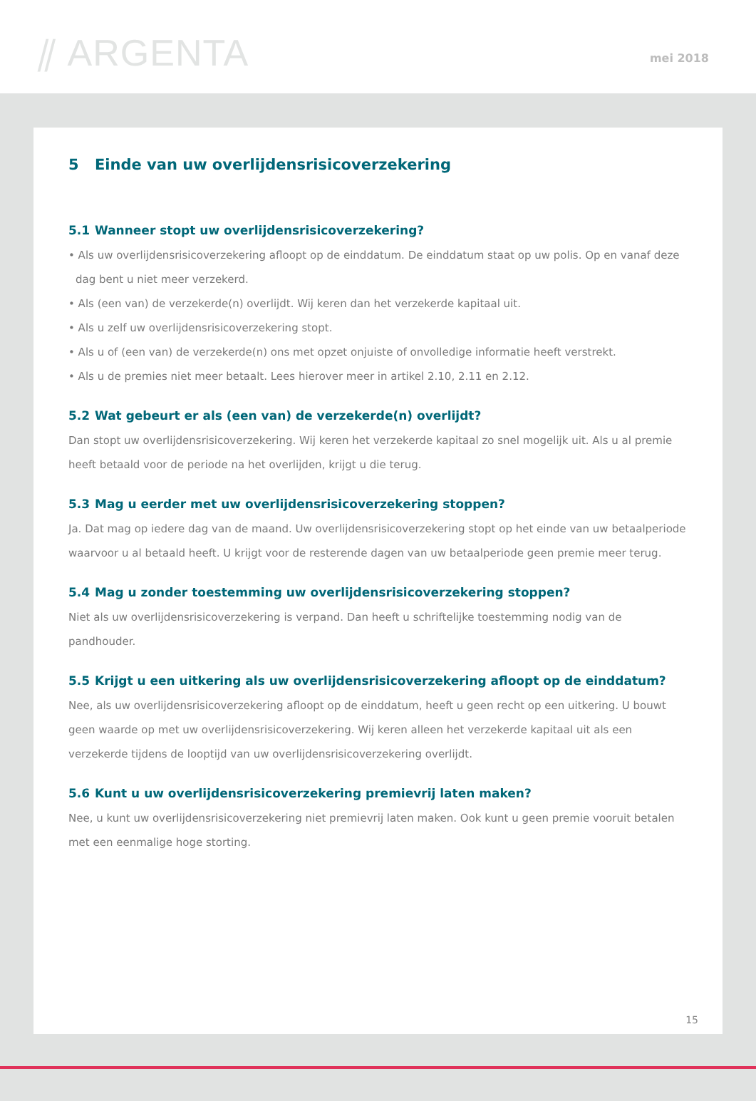⫽ ARGENTA mei 2018
5 Einde van uw overlijdensrisicoverzekering
5.1 Wanneer stopt uw overlijdensrisicoverzekering?
• Als uw overlijdensrisicoverzekering afloopt op de einddatum. De einddatum staat op uw polis. Op en vanaf deze dag bent u niet meer verzekerd.
• Als (een van) de verzekerde(n) overlijdt. Wij keren dan het verzekerde kapitaal uit.
• Als u zelf uw overlijdensrisicoverzekering stopt.
• Als u of (een van) de verzekerde(n) ons met opzet onjuiste of onvolledige informatie heeft verstrekt.
• Als u de premies niet meer betaalt. Lees hierover meer in artikel 2.10, 2.11 en 2.12.
5.2 Wat gebeurt er als (een van) de verzekerde(n) overlijdt?
Dan stopt uw overlijdensrisicoverzekering. Wij keren het verzekerde kapitaal zo snel mogelijk uit. Als u al premie heeft betaald voor de periode na het overlijden, krijgt u die terug.
5.3 Mag u eerder met uw overlijdensrisicoverzekering stoppen?
Ja. Dat mag op iedere dag van de maand. Uw overlijdensrisicoverzekering stopt op het einde van uw betaalperiode waarvoor u al betaald heeft. U krijgt voor de resterende dagen van uw betaalperiode geen premie meer terug.
5.4 Mag u zonder toestemming uw overlijdensrisicoverzekering stoppen?
Niet als uw overlijdensrisicoverzekering is verpand. Dan heeft u schriftelijke toestemming nodig van de pandhouder.
5.5 Krijgt u een uitkering als uw overlijdensrisicoverzekering afloopt op de einddatum?
Nee, als uw overlijdensrisicoverzekering afloopt op de einddatum, heeft u geen recht op een uitkering. U bouwt geen waarde op met uw overlijdensrisicoverzekering. Wij keren alleen het verzekerde kapitaal uit als een verzekerde tijdens de looptijd van uw overlijdensrisicoverzekering overlijdt.
5.6 Kunt u uw overlijdensrisicoverzekering premievrij laten maken?
Nee, u kunt uw overlijdensrisicoverzekering niet premievrij laten maken. Ook kunt u geen premie vooruit betalen met een eenmalige hoge storting.
15